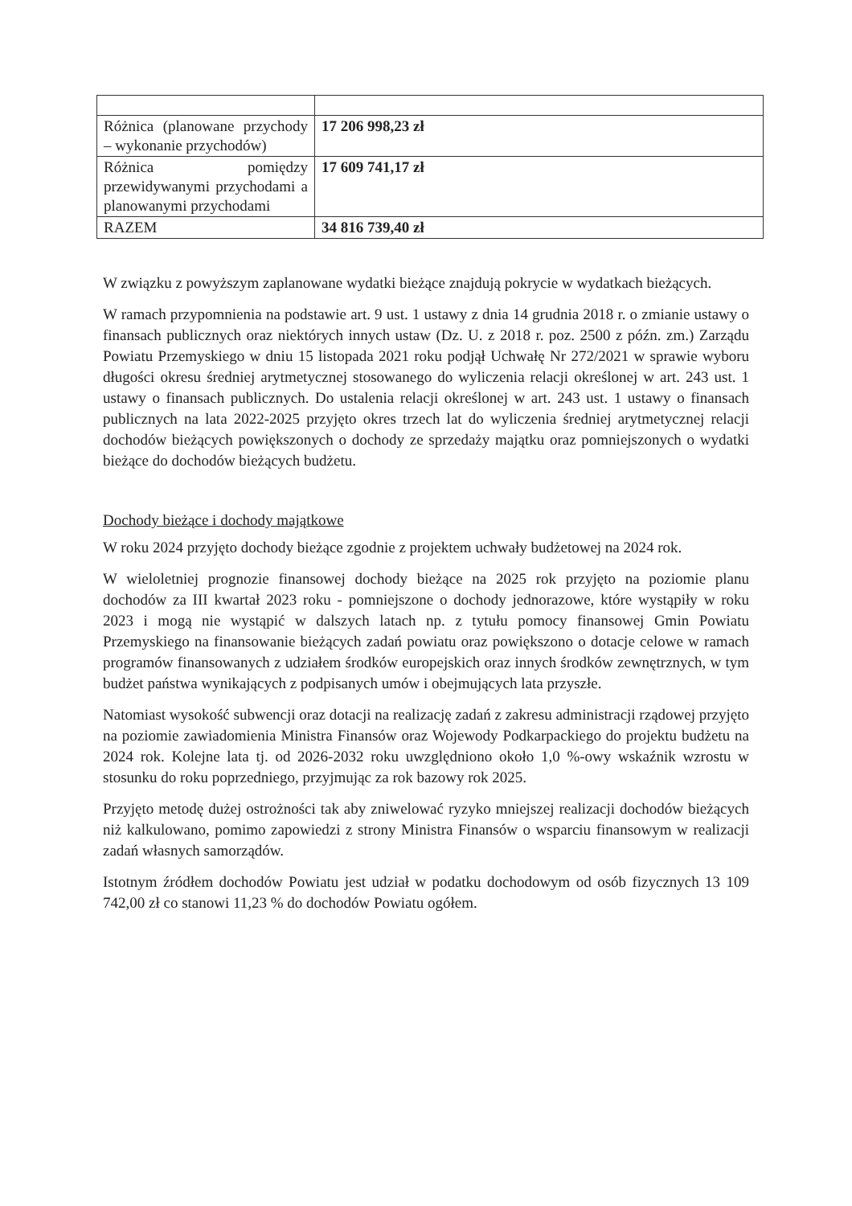| Różnica (planowane przychody – wykonanie przychodów) | 17 206 998,23 zł |
| Różnica pomiędzy przewidywanymi przychodami a planowanymi przychodami | 17 609 741,17 zł |
| RAZEM | 34 816 739,40 zł |
W związku z powyższym zaplanowane wydatki bieżące znajdują pokrycie w wydatkach bieżących.
W ramach przypomnienia na podstawie art. 9 ust. 1 ustawy z dnia 14 grudnia 2018 r. o zmianie ustawy o finansach publicznych oraz niektórych innych ustaw (Dz. U. z 2018 r. poz. 2500 z późn. zm.) Zarządu Powiatu Przemyskiego w dniu 15 listopada 2021 roku podjął Uchwałę Nr 272/2021 w sprawie wyboru długości okresu średniej arytmetycznej stosowanego do wyliczenia relacji określonej w art. 243 ust. 1 ustawy o finansach publicznych. Do ustalenia relacji określonej w art. 243 ust. 1 ustawy o finansach publicznych na lata 2022-2025 przyjęto okres trzech lat do wyliczenia średniej arytmetycznej relacji dochodów bieżących powiększonych o dochody ze sprzedaży majątku oraz pomniejszonych o wydatki bieżące do dochodów bieżących budżetu.
Dochody bieżące i dochody majątkowe
W roku 2024 przyjęto dochody bieżące zgodnie z projektem uchwały budżetowej na 2024 rok.
W wieloletniej prognozie finansowej dochody bieżące na 2025 rok przyjęto na poziomie planu dochodów za III kwartał 2023 roku - pomniejszone o dochody jednorazowe, które wystąpiły w roku 2023 i mogą nie wystąpić w dalszych latach np. z tytułu pomocy finansowej Gmin Powiatu Przemyskiego na finansowanie bieżących zadań powiatu oraz powiększono o dotacje celowe w ramach programów finansowanych z udziałem środków europejskich oraz innych środków zewnętrznych, w tym budżet państwa wynikających z podpisanych umów i obejmujących lata przyszłe.
Natomiast wysokość subwencji oraz dotacji na realizację zadań z zakresu administracji rządowej przyjęto na poziomie zawiadomienia Ministra Finansów oraz Wojewody Podkarpackiego do projektu budżetu na 2024 rok. Kolejne lata tj. od 2026-2032 roku uwzględniono około 1,0 %-owy wskaźnik wzrostu w stosunku do roku poprzedniego, przyjmując za rok bazowy rok 2025.
Przyjęto metodę dużej ostrożności tak aby zniwelować ryzyko mniejszej realizacji dochodów bieżących niż kalkulowano, pomimo zapowiedzi z strony Ministra Finansów o wsparciu finansowym w realizacji zadań własnych samorządów.
Istotnym źródłem dochodów Powiatu jest udział w podatku dochodowym od osób fizycznych 13 109 742,00 zł co stanowi 11,23 % do dochodów Powiatu ogółem.